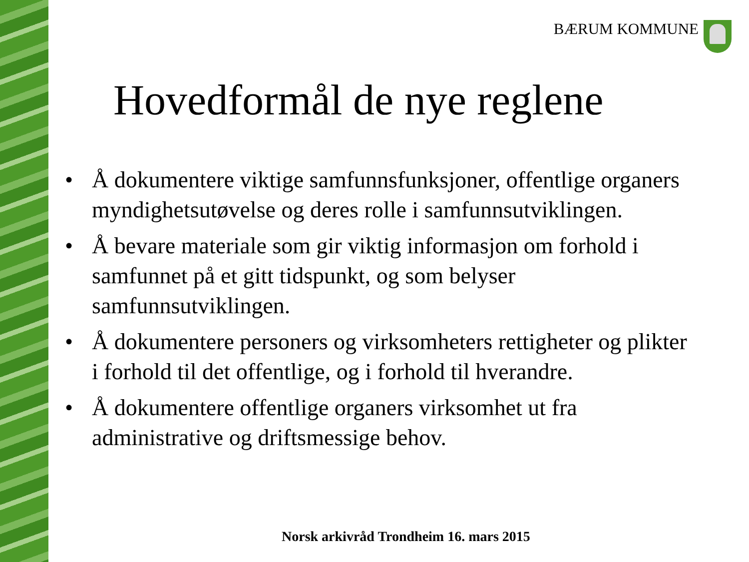BÆRUM KOMMUNE
Hovedformål de nye reglene
• Å dokumentere viktige samfunnsfunksjoner, offentlige organers myndighetsutøvelse og deres rolle i samfunnsutviklingen.
• Å bevare materiale som gir viktig informasjon om forhold i samfunnet på et gitt tidspunkt, og som belyser samfunnsutviklingen.
• Å dokumentere personers og virksomheters rettigheter og plikter i forhold til det offentlige, og i forhold til hverandre.
• Å dokumentere offentlige organers virksomhet ut fra administrative og driftsmessige behov.
Norsk arkivråd Trondheim 16. mars 2015